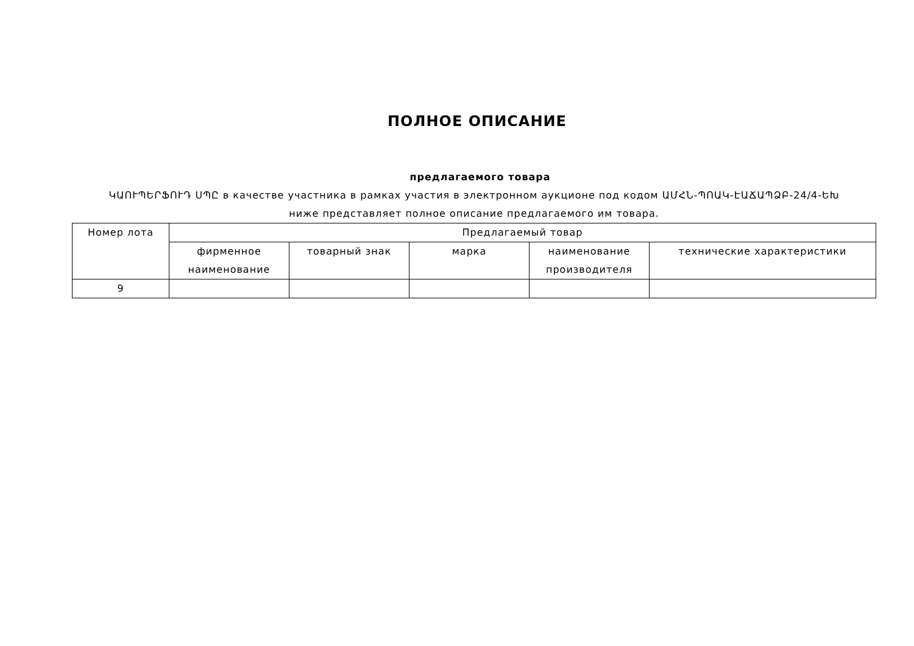ПОЛНОЕ ОПИСАНИЕ
предлагаемого товара
ԿԱՈՒՊԵՐՖՈՒԴ ՍՊԸ в качестве участника в рамках участия в электронном аукционе под кодом ԱՄՀՆ-ՊՈԱԿ-ԷԱՃԱՊՁԲ-24/4-ԵԽ
ниже представляет полное описание предлагаемого им товара.
| Номер лота | Предлагаемый товар | | | | |
| | фирменное наименование | товарный знак | марка | наименование производителя | технические характеристики |
| 9 | | | | | |